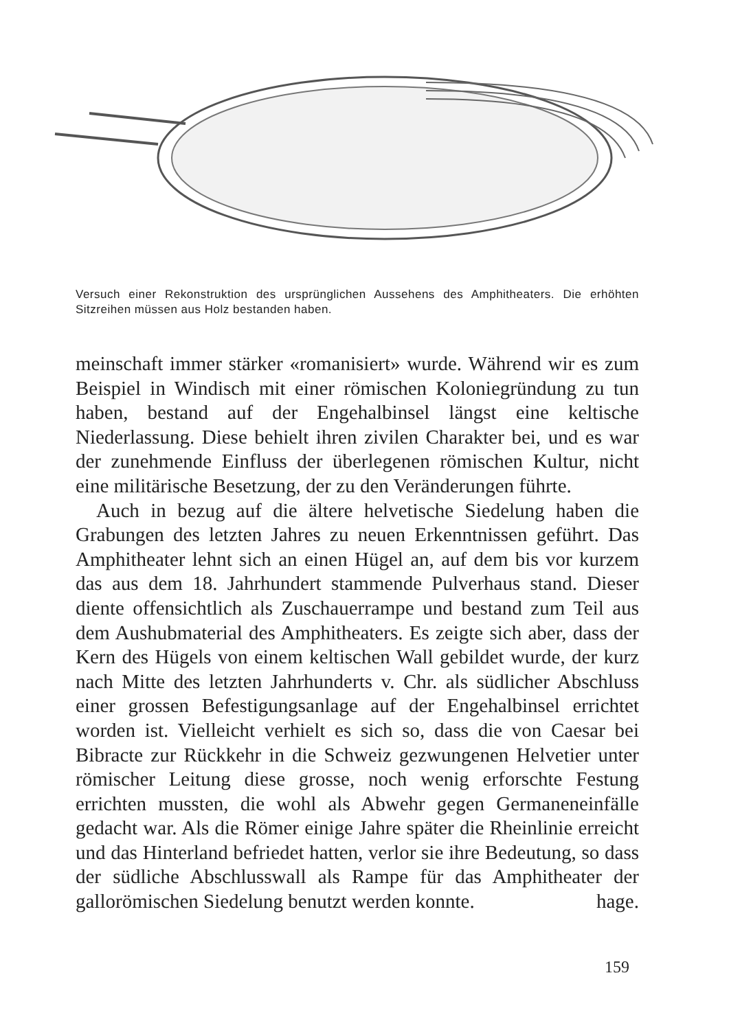Versuch einer Rekonstruktion des ursprünglichen Aussehens des Amphitheaters. Die erhöhten Sitzreihen müssen aus Holz bestanden haben.
meinschaft immer stärker «romanisiert» wurde. Während wir es zum Beispiel in Windisch mit einer römischen Koloniegründung zu tun haben, bestand auf der Engehalbinsel längst eine keltische Niederlassung. Diese behielt ihren zivilen Charakter bei, und es war der zunehmende Einfluss der überlegenen römischen Kultur, nicht eine militärische Besetzung, der zu den Veränderungen führte.
Auch in bezug auf die ältere helvetische Siedelung haben die Grabungen des letzten Jahres zu neuen Erkenntnissen geführt. Das Amphitheater lehnt sich an einen Hügel an, auf dem bis vor kurzem das aus dem 18. Jahrhundert stammende Pulverhaus stand. Dieser diente offensichtlich als Zuschauerrampe und bestand zum Teil aus dem Aushubmaterial des Amphitheaters. Es zeigte sich aber, dass der Kern des Hügels von einem keltischen Wall gebildet wurde, der kurz nach Mitte des letzten Jahrhunderts v. Chr. als südlicher Abschluss einer grossen Befestigungsanlage auf der Engehalbinsel errichtet worden ist. Vielleicht verhielt es sich so, dass die von Caesar bei Bibracte zur Rückkehr in die Schweiz gezwungenen Helvetier unter römischer Leitung diese grosse, noch wenig erforschte Festung errichten mussten, die wohl als Abwehr gegen Germaneneinfälle gedacht war. Als die Römer einige Jahre später die Rheinlinie erreicht und das Hinterland befriedet hatten, verlor sie ihre Bedeutung, so dass der südliche Abschlusswall als Rampe für das Amphitheater der gallorömischen Siedelung benutzt werden konnte. hage.
159